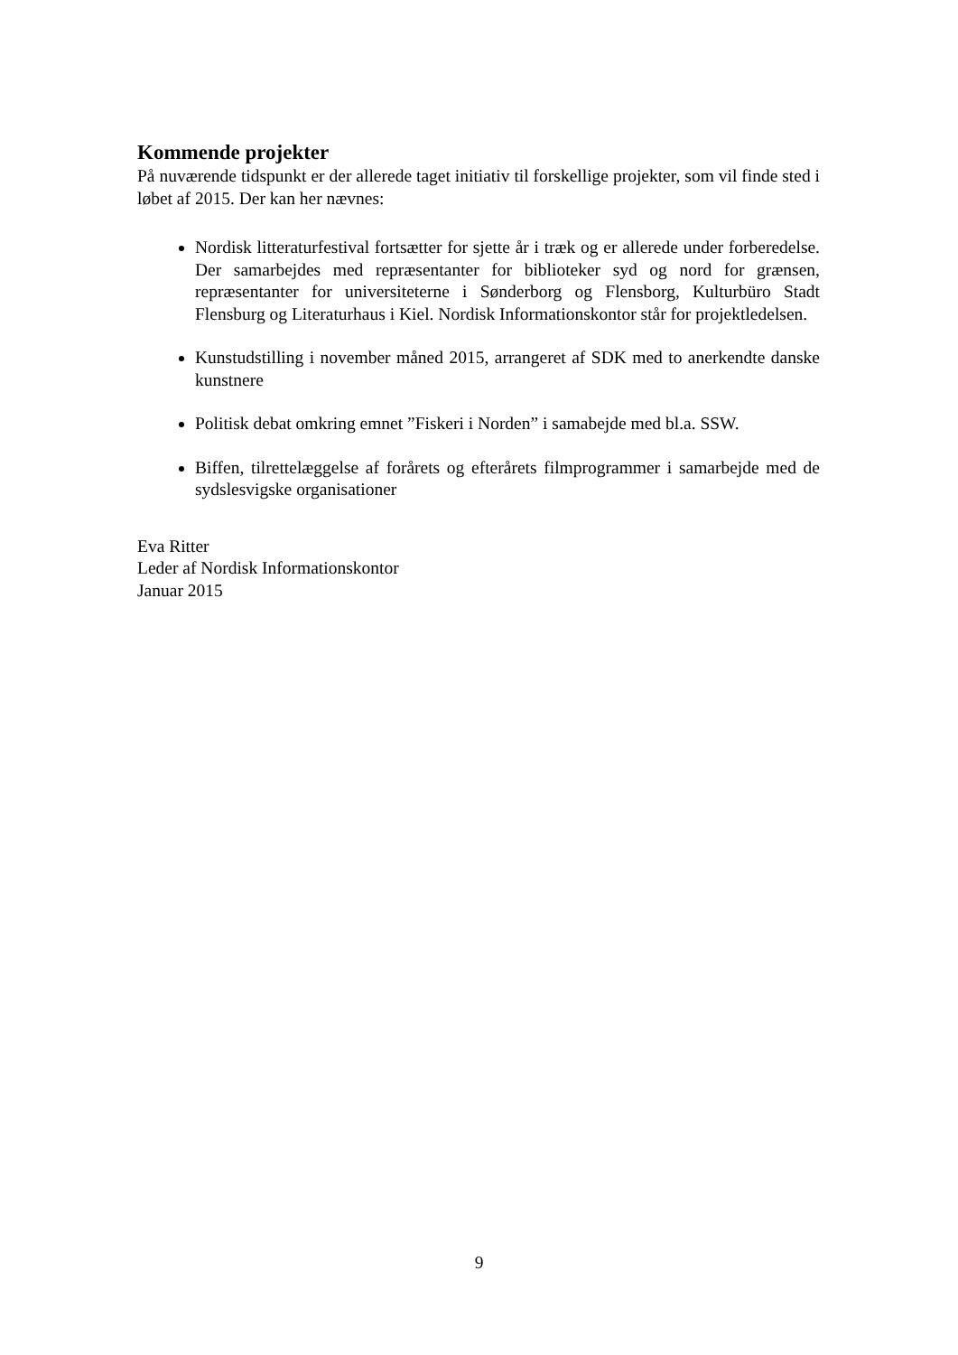Kommende projekter
På nuværende tidspunkt er der allerede taget initiativ til forskellige projekter, som vil finde sted i løbet af 2015. Der kan her nævnes:
Nordisk litteraturfestival fortsætter for sjette år i træk og er allerede under forberedelse. Der samarbejdes med repræsentanter for biblioteker syd og nord for grænsen, repræsentanter for universiteterne i Sønderborg og Flensborg, Kulturbüro Stadt Flensburg og Literaturhaus i Kiel. Nordisk Informationskontor står for projektledelsen.
Kunstudstilling i november måned 2015, arrangeret af SDK med to anerkendte danske kunstnere
Politisk debat omkring emnet ”Fiskeri i Norden” i samabejde med bl.a. SSW.
Biffen, tilrettelæggelse af forårets og efterårets filmprogrammer i samarbejde med de sydslesvigske organisationer
Eva Ritter
Leder af Nordisk Informationskontor
Januar 2015
9